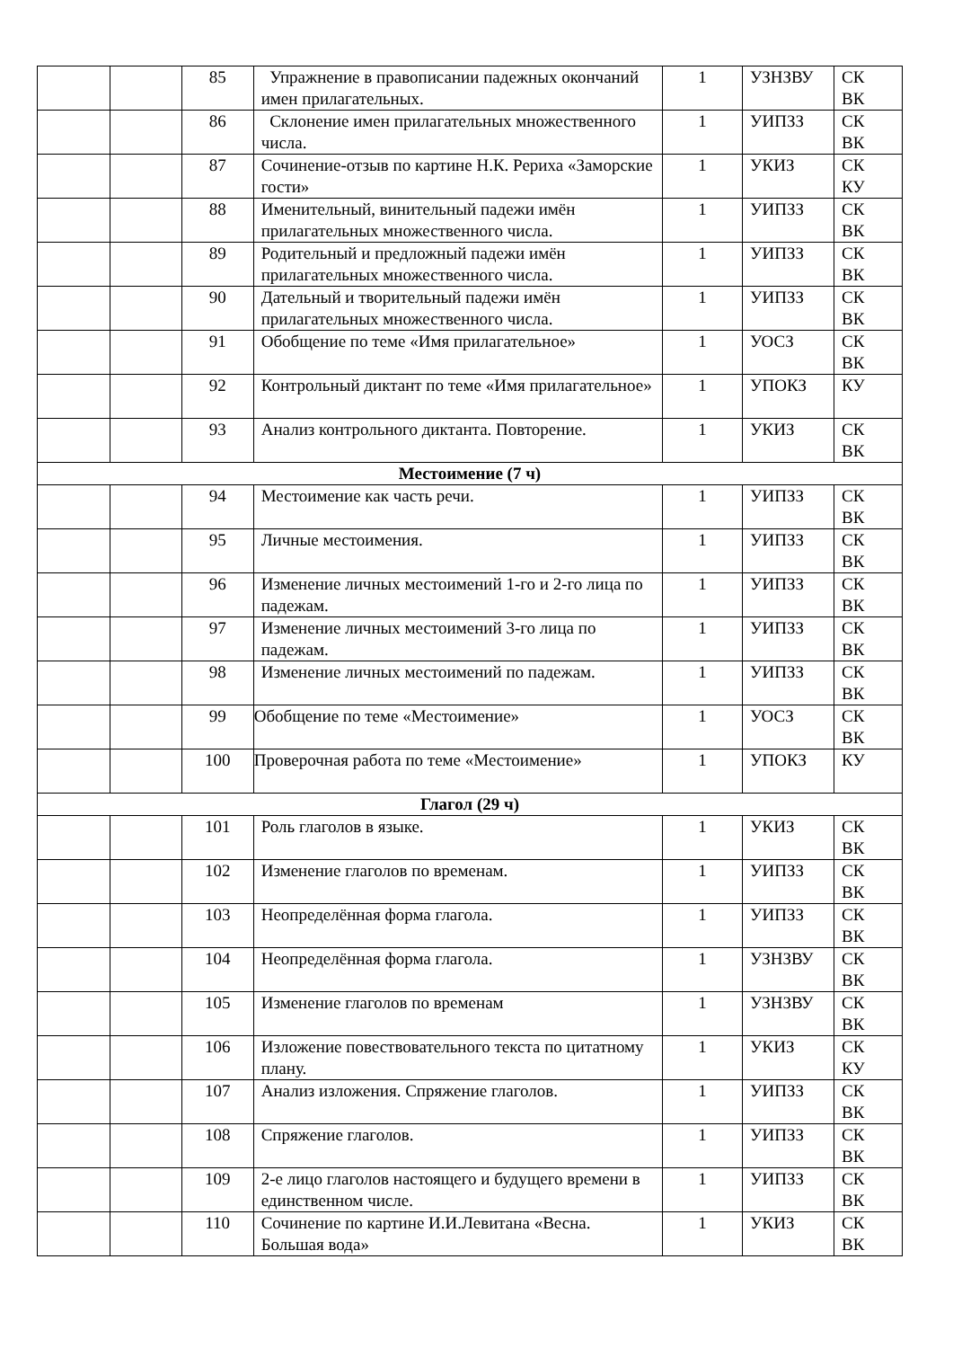| | | 85 | Упражнение в правописании падежных окончаний имен прилагательных. | 1 | УЗНЗВУ | СК ВК |
| | | 86 | Склонение имен прилагательных множественного числа. | 1 | УИПЗЗ | СК ВК |
| | | 87 | Сочинение-отзыв по картине Н.К. Рериха «Заморские гости» | 1 | УКИЗ | СК КУ |
| | | 88 | Именительный, винительный падежи имён прилагательных множественного числа. | 1 | УИПЗЗ | СК ВК |
| | | 89 | Родительный и предложный падежи имён прилагательных множественного числа. | 1 | УИПЗЗ | СК ВК |
| | | 90 | Дательный и творительный падежи имён прилагательных множественного числа. | 1 | УИПЗЗ | СК ВК |
| | | 91 | Обобщение по теме «Имя прилагательное» | 1 | УОСЗ | СК ВК |
| | | 92 | Контрольный диктант по теме «Имя прилагательное» | 1 | УПОКЗ | КУ |
| | | 93 | Анализ контрольного диктанта. Повторение. | 1 | УКИЗ | СК ВК |
| Местоимение (7 ч) | | | | | | |
| | | 94 | Местоимение как часть речи. | 1 | УИПЗЗ | СК ВК |
| | | 95 | Личные местоимения. | 1 | УИПЗЗ | СК ВК |
| | | 96 | Изменение личных местоимений 1-го и 2-го лица по падежам. | 1 | УИПЗЗ | СК ВК |
| | | 97 | Изменение личных местоимений 3-го лица по падежам. | 1 | УИПЗЗ | СК ВК |
| | | 98 | Изменение личных местоимений по падежам. | 1 | УИПЗЗ | СК ВК |
| | | 99 | Обобщение по теме «Местоимение» | 1 | УОСЗ | СК ВК |
| | | 100 | Проверочная работа по теме «Местоимение» | 1 | УПОКЗ | КУ |
| Глагол (29 ч) | | | | | | |
| | | 101 | Роль глаголов в языке. | 1 | УКИЗ | СК ВК |
| | | 102 | Изменение глаголов по временам. | 1 | УИПЗЗ | СК ВК |
| | | 103 | Неопределённая форма глагола. | 1 | УИПЗЗ | СК ВК |
| | | 104 | Неопределённая форма глагола. | 1 | УЗНЗВУ | СК ВК |
| | | 105 | Изменение глаголов по временам | 1 | УЗНЗВУ | СК ВК |
| | | 106 | Изложение повествовательного текста по цитатному плану. | 1 | УКИЗ | СК КУ |
| | | 107 | Анализ изложения. Спряжение глаголов. | 1 | УИПЗЗ | СК ВК |
| | | 108 | Спряжение глаголов. | 1 | УИПЗЗ | СК ВК |
| | | 109 | 2-е лицо глаголов настоящего и будущего времени в единственном числе. | 1 | УИПЗЗ | СК ВК |
| | | 110 | Сочинение по картине И.И.Левитана «Весна. Большая вода» | 1 | УКИЗ | СК ВК |